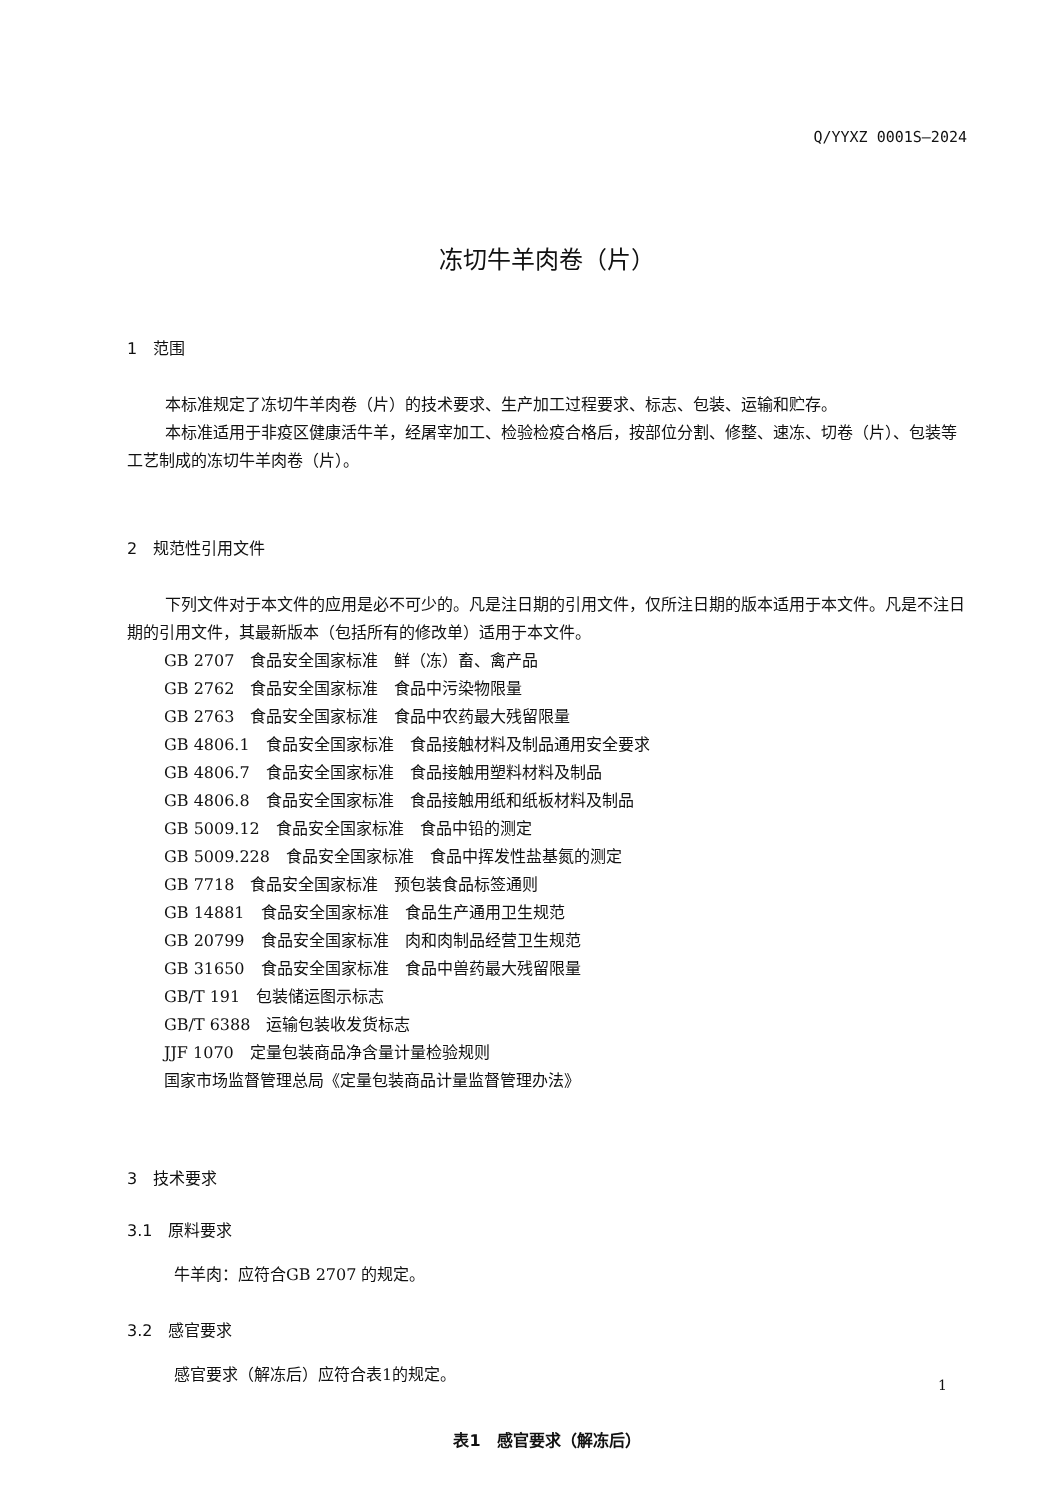Q/YYXZ 0001S—2024
冻切牛羊肉卷（片）
1　范围
本标准规定了冻切牛羊肉卷（片）的技术要求、生产加工过程要求、标志、包装、运输和贮存。
本标准适用于非疫区健康活牛羊，经屠宰加工、检验检疫合格后，按部位分割、修整、速冻、切卷（片）、包装等工艺制成的冻切牛羊肉卷（片）。
2　规范性引用文件
下列文件对于本文件的应用是必不可少的。凡是注日期的引用文件，仅所注日期的版本适用于本文件。凡是不注日期的引用文件，其最新版本（包括所有的修改单）适用于本文件。
GB 2707　食品安全国家标准　鲜（冻）畜、禽产品
GB 2762　食品安全国家标准　食品中污染物限量
GB 2763　食品安全国家标准　食品中农药最大残留限量
GB 4806.1　食品安全国家标准　食品接触材料及制品通用安全要求
GB 4806.7　食品安全国家标准　食品接触用塑料材料及制品
GB 4806.8　食品安全国家标准　食品接触用纸和纸板材料及制品
GB 5009.12　食品安全国家标准　食品中铅的测定
GB 5009.228　食品安全国家标准　食品中挥发性盐基氮的测定
GB 7718　食品安全国家标准　预包装食品标签通则
GB 14881　食品安全国家标准　食品生产通用卫生规范
GB 20799　食品安全国家标准　肉和肉制品经营卫生规范
GB 31650　食品安全国家标准　食品中兽药最大残留限量
GB/T 191　包装储运图示标志
GB/T 6388　运输包装收发货标志
JJF 1070　定量包装商品净含量计量检验规则
国家市场监督管理总局《定量包装商品计量监督管理办法》
3　技术要求
3.1　原料要求
牛羊肉：应符合GB 2707 的规定。
3.2　感官要求
感官要求（解冻后）应符合表1的规定。
表1　感官要求（解冻后）
1